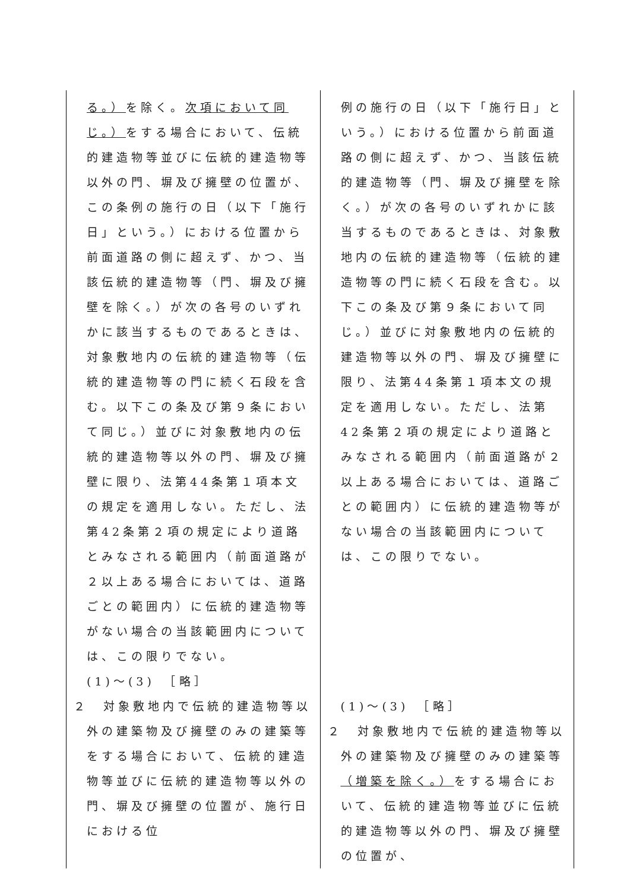| る。） を除く。 次項において同じ。） をする場合において、伝統的建造物等並びに伝統的建造物等以外の門、塀及び擁壁の位置が、この条例の施行の日（以下「施行日」という。）における位置から前面道路の側に超えず、かつ、当該伝統的建造物等（門、塀及び擁壁を除く。）が次の各号のいずれかに該当するものであるときは、対象敷地内の伝統的建造物等（伝統的建造物等の門に続く石段を含む。以下この条及び第９条において同じ。）並びに対象敷地内の伝統的建造物等以外の門、塀及び擁壁に限り、法第44条第１項本文の規定を適用しない。ただし、法第42条第２項の規定により道路とみなされる範囲内（前面道路が２以上ある場合においては、道路ごとの範囲内）に伝統的建造物等がない場合の当該範囲内については、この限りでない。 (1)～(3) ［略］ ２ 対象敷地内で伝統的建造物等以外の建築物及び擁壁のみの建築等をする場合において、伝統的建造物等並びに伝統的建造物等以外の門、塀及び擁壁の位置が、施行日における位 | 例の施行の日（以下「施行日」という。）における位置から前面道路の側に超えず、かつ、当該伝統的建造物等（門、塀及び擁壁を除く。）が次の各号のいずれかに該当するものであるときは、対象敷地内の伝統的建造物等（伝統的建造物等の門に続く石段を含む。以下この条及び第９条において同じ。）並びに対象敷地内の伝統的建造物等以外の門、塀及び擁壁に限り、法第44条第１項本文の規定を適用しない。ただし、法第42条第２項の規定により道路とみなされる範囲内（前面道路が２以上ある場合においては、道路ごとの範囲内）に伝統的建造物等がない場合の当該範囲内については、この限りでない。 (1)～(3) ［略］ ２ 対象敷地内で伝統的建造物等以外の建築物及び擁壁のみの建築等 （増築を除く。） をする場合において、伝統的建造物等並びに伝統的建造物等以外の門、塀及び擁壁の位置が、 |